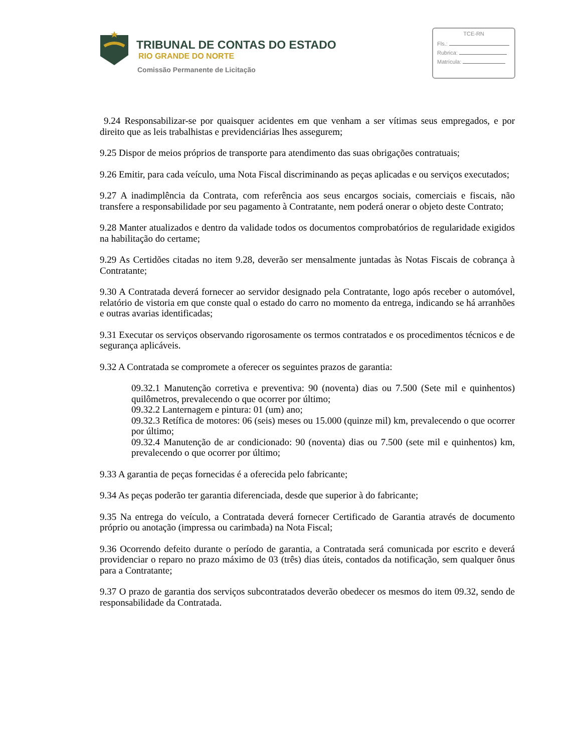TRIBUNAL DE CONTAS DO ESTADO
RIO GRANDE DO NORTE
Comissão Permanente de Licitação
TCE-RN
Fls.:
Rubrica:
Matrícula:
9.24 Responsabilizar-se por quaisquer acidentes em que venham a ser vítimas seus empregados, e por direito que as leis trabalhistas e previdenciárias lhes assegurem;
9.25 Dispor de meios próprios de transporte para atendimento das suas obrigações contratuais;
9.26 Emitir, para cada veículo, uma Nota Fiscal discriminando as peças aplicadas e ou serviços executados;
9.27 A inadimplência da Contrata, com referência aos seus encargos sociais, comerciais e fiscais, não transfere a responsabilidade por seu pagamento à Contratante, nem poderá onerar o objeto deste Contrato;
9.28 Manter atualizados e dentro da validade todos os documentos comprobatórios de regularidade exigidos na habilitação do certame;
9.29 As Certidões citadas no item 9.28, deverão ser mensalmente juntadas às Notas Fiscais de cobrança à Contratante;
9.30 A Contratada deverá fornecer ao servidor designado pela Contratante, logo após receber o automóvel, relatório de vistoria em que conste qual o estado do carro no momento da entrega, indicando se há arranhões e outras avarias identificadas;
9.31 Executar os serviços observando rigorosamente os termos contratados e os procedimentos técnicos e de segurança aplicáveis.
9.32 A Contratada se compromete a oferecer os seguintes prazos de garantia:
09.32.1 Manutenção corretiva e preventiva: 90 (noventa) dias ou 7.500 (Sete mil e quinhentos) quilômetros, prevalecendo o que ocorrer por último;
09.32.2 Lanternagem e pintura: 01 (um) ano;
09.32.3 Retífica de motores: 06 (seis) meses ou 15.000 (quinze mil) km, prevalecendo o que ocorrer por último;
09.32.4 Manutenção de ar condicionado: 90 (noventa) dias ou 7.500 (sete mil e quinhentos) km, prevalecendo o que ocorrer por último;
9.33 A garantia de peças fornecidas é a oferecida pelo fabricante;
9.34 As peças poderão ter garantia diferenciada, desde que superior à do fabricante;
9.35 Na entrega do veículo, a Contratada deverá fornecer Certificado de Garantia através de documento próprio ou anotação (impressa ou carimbada) na Nota Fiscal;
9.36 Ocorrendo defeito durante o período de garantia, a Contratada será comunicada por escrito e deverá providenciar o reparo no prazo máximo de 03 (três) dias úteis, contados da notificação, sem qualquer ônus para a Contratante;
9.37 O prazo de garantia dos serviços subcontratados deverão obedecer os mesmos do item 09.32, sendo de responsabilidade da Contratada.